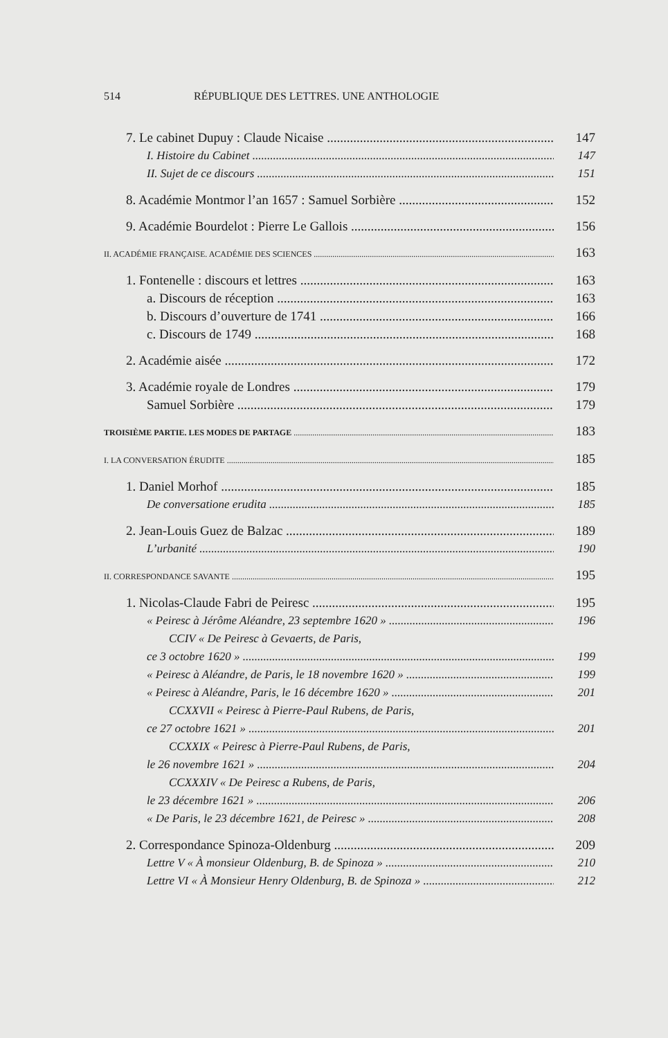514 RÉPUBLIQUE DES LETTRES. UNE ANTHOLOGIE
7. Le cabinet Dupuy : Claude Nicaise 147
I. Histoire du Cabinet 147
II. Sujet de ce discours 151
8. Académie Montmor l’an 1657 : Samuel Sorbière 152
9. Académie Bourdelot : Pierre Le Gallois 156
II. ACADÉMIE FRANÇAISE. ACADÉMIE DES SCIENCES 163
1. Fontenelle : discours et lettres 163
a. Discours de réception 163
b. Discours d’ouverture de 1741 166
c. Discours de 1749 168
2. Académie aisée 172
3. Académie royale de Londres 179
Samuel Sorbière 179
TROISIÈME PARTIE. LES MODES DE PARTAGE 183
I. LA CONVERSATION ÉRUDITE 185
1. Daniel Morhof 185
De conversatione erudita 185
2. Jean-Louis Guez de Balzac 189
L’urbanité 190
II. CORRESPONDANCE SAVANTE 195
1. Nicolas-Claude Fabri de Peiresc 195
« Peiresc à Jérôme Aléandre, 23 septembre 1620 » 196
CCIV « De Peiresc à Gevaerts, de Paris,
ce 3 octobre 1620 » 199
« Peiresc à Aléandre, de Paris, le 18 novembre 1620 » 199
« Peiresc à Aléandre, Paris, le 16 décembre 1620 » 201
CCXXVII « Peiresc à Pierre-Paul Rubens, de Paris,
ce 27 octobre 1621 » 201
CCXXIX « Peiresc à Pierre-Paul Rubens, de Paris,
le 26 novembre 1621 » 204
CCXXXIV « De Peiresc a Rubens, de Paris,
le 23 décembre 1621 » 206
« De Paris, le 23 décembre 1621, de Peiresc » 208
2. Correspondance Spinoza-Oldenburg 209
Lettre V « À monsieur Oldenburg, B. de Spinoza » 210
Lettre VI « À Monsieur Henry Oldenburg, B. de Spinoza » 212